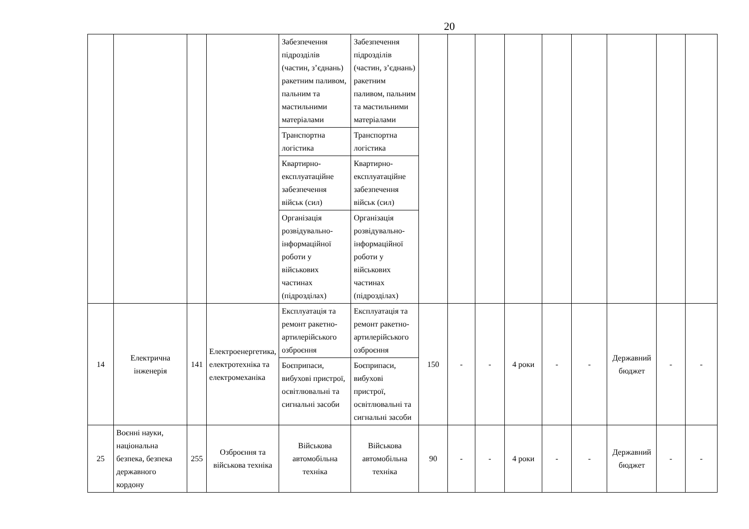20
| | | | | Забезпечення підрозділів (частин, з’єднань) ракетним паливом, пальним та мастильними матеріалами | Забезпечення підрозділів (частин, з’єднань) ракетним паливом, пальним та мастильними матеріалами | | | | | | | | | |
| | | | | Транспортна логістика | Транспортна логістика | | | | | | | | | |
| | | | | Квартирно-експлуатаційне забезпечення військ (сил) | Квартирно-експлуатаційне забезпечення військ (сил) | | | | | | | | | |
| | | | | Організація розвідувально-інформаційної роботи у військових частинах (підрозділах) | Організація розвідувально-інформаційної роботи у військових частинах (підрозділах) | | | | | | | | | |
| 14 | Електрична інженерія | 141 | Електроенергетика, електротехніка та електромеханіка | Експлуатація та ремонт ракетно-артилерійського озброєння | Експлуатація та ремонт ракетно-артилерійського озброєння | 150 | - | - | 4 роки | - | - | Державний бюджет | - | - |
| | | | | Боєприпаси, вибухові пристрої, освітлювальні та сигнальні засоби | Боєприпаси, вибухові пристрої, освітлювальні та сигнальні засоби | | | | | | | | | |
| 25 | Воєнні науки, національна безпека, безпека державного кордону | 255 | Озброєння та військова техніка | Військова автомобільна техніка | Військова автомобільна техніка | 90 | - | - | 4 роки | - | - | Державний бюджет | - | - |